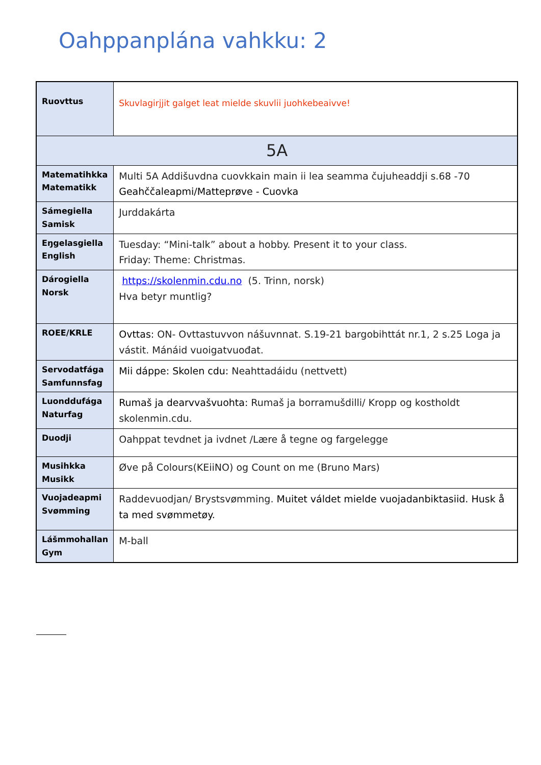Oahppanplána vahkku: 2
| Ruovttus | Skuvlagirjjit galget leat mielde skuvlii juohkebeaivve! |
| 5A | |
| Matematihkka Matematikk | Multi 5A Addišuvdna cuovkkain main ii lea seamma čujuheaddji s.68 -70 Geahččaleapmi/Matteprøve - Cuovka |
| Sámegiella Samisk | Jurddakárta |
| Eŋgelasgiella English | Tuesday: “Mini-talk” about a hobby. Present it to your class. Friday: Theme: Christmas. |
| Dárogiella Norsk | https://skolenmin.cdu.no (5. Trinn, norsk) Hva betyr muntlig? |
| ROEE/KRLE | Ovttas: ON- Ovttastuvvon nášuvnnat. S.19-21 bargobihttát nr.1, 2 s.25 Loga ja vástit. Mánáid vuoigatvuođat. |
| Servodatfága Samfunnsfag | Mii dáppe: Skolen cdu: Neahttadáidu (nettvett) |
| Luonddufága Naturfag | Rumaš ja dearvvašvuohta: Rumaš ja borramušdilli/ Kropp og kostholdt skolenmin.cdu. |
| Duodji | Oahppat tevdnet ja ivdnet /Lære å tegne og fargelegge |
| Musihkka Musikk | Øve på Colours(KEiiNO) og Count on me (Bruno Mars) |
| Vuojadeapmi Svømming | Raddevuodjan/ Brystsvømming. Muitet váldet mielde vuojadanbiktasiid. Husk å ta med svømmetøy. |
| Lášmmohallan Gym | M-ball |